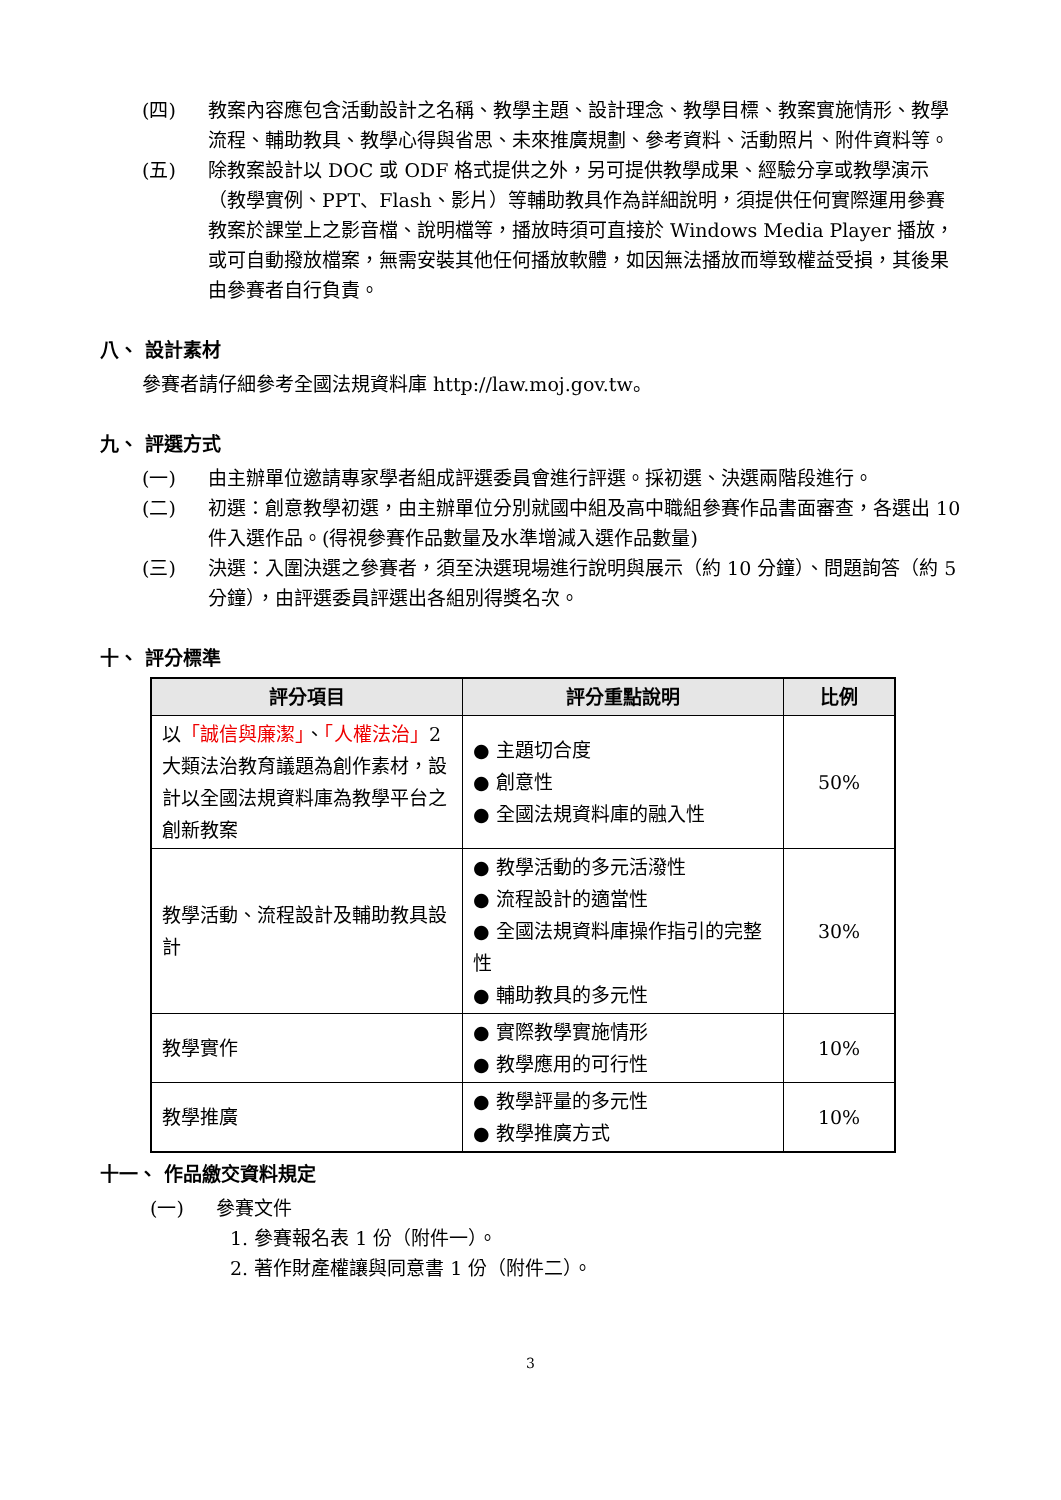(四) 教案內容應包含活動設計之名稱、教學主題、設計理念、教學目標、教案實施情形、教學流程、輔助教具、教學心得與省思、未來推廣規劃、參考資料、活動照片、附件資料等。
(五) 除教案設計以 DOC 或 ODF 格式提供之外，另可提供教學成果、經驗分享或教學演示（教學實例、PPT、Flash、影片）等輔助教具作為詳細說明，須提供任何實際運用參賽教案於課堂上之影音檔、說明檔等，播放時須可直接於 Windows Media Player 播放，或可自動撥放檔案，無需安裝其他任何播放軟體，如因無法播放而導致權益受損，其後果由參賽者自行負責。
八、 設計素材
參賽者請仔細參考全國法規資料庫 http://law.moj.gov.tw。
九、 評選方式
(一) 由主辦單位邀請專家學者組成評選委員會進行評選。採初選、決選兩階段進行。
(二) 初選：創意教學初選，由主辦單位分別就國中組及高中職組參賽作品書面審查，各選出 10 件入選作品。(得視參賽作品數量及水準增減入選作品數量)
(三) 決選：入圍決選之參賽者，須至決選現場進行說明與展示（約 10 分鐘）、問題詢答（約 5 分鐘），由評選委員評選出各組別得獎名次。
十、 評分標準
| 評分項目 | 評分重點說明 | 比例 |
| --- | --- | --- |
| 以 「誠信與廉潔」 、 「人權法治」 2 大類法治教育議題為創作素材，設計以全國法規資料庫為教學平台之創新教案 | ● 主題切合度 ● 創意性 ● 全國法規資料庫的融入性 | 50% |
| 教學活動、流程設計及輔助教具設計 | ● 教學活動的多元活潑性 ● 流程設計的適當性 ● 全國法規資料庫操作指引的完整性 ● 輔助教具的多元性 | 30% |
| 教學實作 | ● 實際教學實施情形 ● 教學應用的可行性 | 10% |
| 教學推廣 | ● 教學評量的多元性 ● 教學推廣方式 | 10% |
十一、 作品繳交資料規定
(一) 參賽文件
1. 參賽報名表 1 份（附件一）。
2. 著作財產權讓與同意書 1 份（附件二）。
3